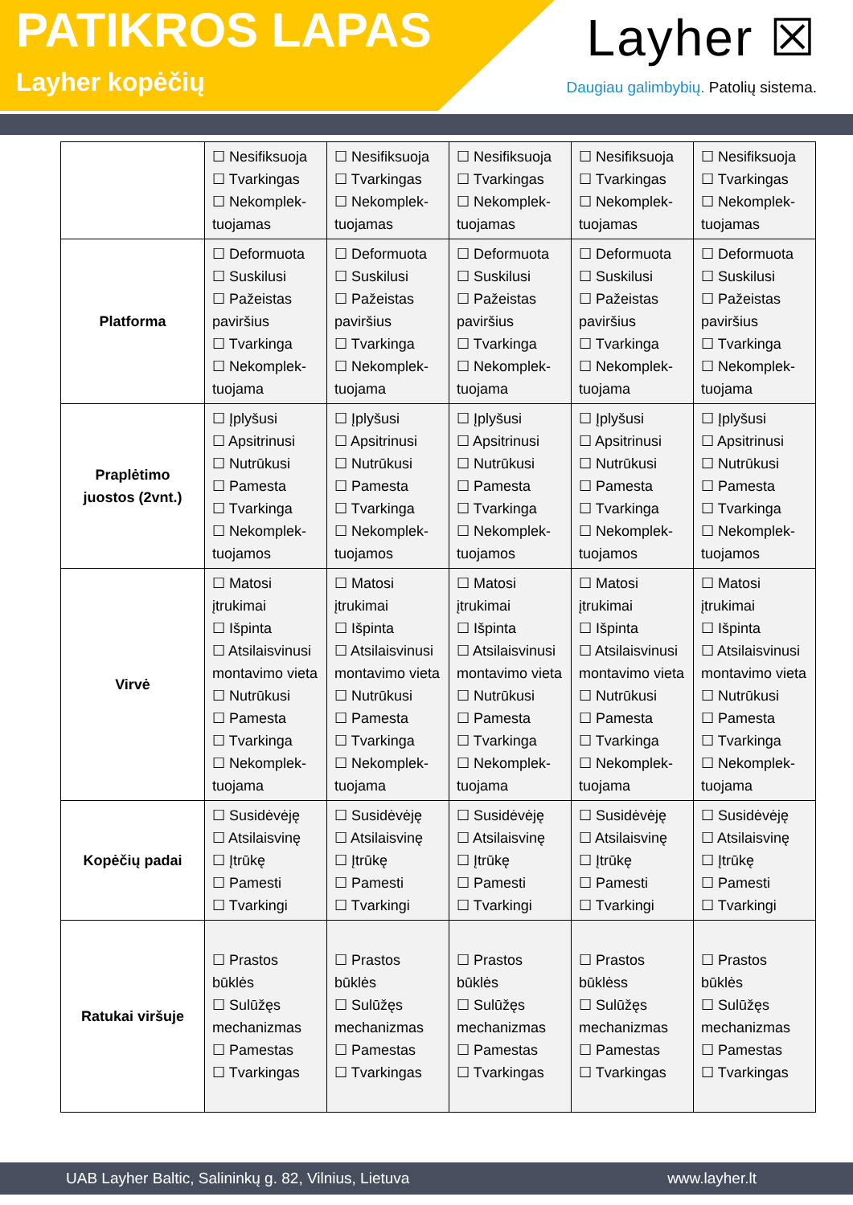PATIKROS LAPAS
Layher kopėčių
Layher ☒
Daugiau galimbybių. Patolių sistema.
| | ☐ Nesifiksuoja ☐ Tvarkingas ☐ Nekomplek-tuojamas | ☐ Nesifiksuoja ☐ Tvarkingas ☐ Nekomplek-tuojamas | ☐ Nesifiksuoja ☐ Tvarkingas ☐ Nekomplek-tuojamas | ☐ Nesifiksuoja ☐ Tvarkingas ☐ Nekomplek-tuojamas | ☐ Nesifiksuoja ☐ Tvarkingas ☐ Nekomplek-tuojamas |
| Platforma | ☐ Deformuota ☐ Suskilusi ☐ Pažeistas paviršius ☐ Tvarkinga ☐ Nekomplek-tuojama | ☐ Deformuota ☐ Suskilusi ☐ Pažeistas paviršius ☐ Tvarkinga ☐ Nekomplek-tuojama | ☐ Deformuota ☐ Suskilusi ☐ Pažeistas paviršius ☐ Tvarkinga ☐ Nekomplek-tuojama | ☐ Deformuota ☐ Suskilusi ☐ Pažeistas paviršius ☐ Tvarkinga ☐ Nekomplek-tuojama | ☐ Deformuota ☐ Suskilusi ☐ Pažeistas paviršius ☐ Tvarkinga ☐ Nekomplek-tuojama |
| Praplėtimo juostos (2vnt.) | ☐ Įplyšusi ☐ Apsitrinusi ☐ Nutrūkusi ☐ Pamesta ☐ Tvarkinga ☐ Nekomplek-tuojamos | ☐ Įplyšusi ☐ Apsitrinusi ☐ Nutrūkusi ☐ Pamesta ☐ Tvarkinga ☐ Nekomplek-tuojamos | ☐ Įplyšusi ☐ Apsitrinusi ☐ Nutrūkusi ☐ Pamesta ☐ Tvarkinga ☐ Nekomplek-tuojamos | ☐ Įplyšusi ☐ Apsitrinusi ☐ Nutrūkusi ☐ Pamesta ☐ Tvarkinga ☐ Nekomplek-tuojamos | ☐ Įplyšusi ☐ Apsitrinusi ☐ Nutrūkusi ☐ Pamesta ☐ Tvarkinga ☐ Nekomplek-tuojamos |
| Virvė | ☐ Matosi įtrukimai ☐ Išpinta ☐ Atsilaisvinusi montavimo vieta ☐ Nutrūkusi ☐ Pamesta ☐ Tvarkinga ☐ Nekomplek-tuojama | ☐ Matosi įtrukimai ☐ Išpinta ☐ Atsilaisvinusi montavimo vieta ☐ Nutrūkusi ☐ Pamesta ☐ Tvarkinga ☐ Nekomplek-tuojama | ☐ Matosi įtrukimai ☐ Išpinta ☐ Atsilaisvinusi montavimo vieta ☐ Nutrūkusi ☐ Pamesta ☐ Tvarkinga ☐ Nekomplek-tuojama | ☐ Matosi įtrukimai ☐ Išpinta ☐ Atsilaisvinusi montavimo vieta ☐ Nutrūkusi ☐ Pamesta ☐ Tvarkinga ☐ Nekomplek-tuojama | ☐ Matosi įtrukimai ☐ Išpinta ☐ Atsilaisvinusi montavimo vieta ☐ Nutrūkusi ☐ Pamesta ☐ Tvarkinga ☐ Nekomplek-tuojama |
| Kopėčių padai | ☐ Susidėvėję ☐ Atsilaisvinę ☐ Įtrūkę ☐ Pamesti ☐ Tvarkingi | ☐ Susidėvėję ☐ Atsilaisvinę ☐ Įtrūkę ☐ Pamesti ☐ Tvarkingi | ☐ Susidėvėję ☐ Atsilaisvinę ☐ Įtrūkę ☐ Pamesti ☐ Tvarkingi | ☐ Susidėvėję ☐ Atsilaisvinę ☐ Įtrūkę ☐ Pamesti ☐ Tvarkingi | ☐ Susidėvėję ☐ Atsilaisvinę ☐ Įtrūkę ☐ Pamesti ☐ Tvarkingi |
| Ratukai viršuje | ☐ Prastos būklės ☐ Sulūžęs mechanizmas ☐ Pamestas ☐ Tvarkingas | ☐ Prastos būklės ☐ Sulūžęs mechanizmas ☐ Pamestas ☐ Tvarkingas | ☐ Prastos būklės ☐ Sulūžęs mechanizmas ☐ Pamestas ☐ Tvarkingas | ☐ Prastos būklėss ☐ Sulūžęs mechanizmas ☐ Pamestas ☐ Tvarkingas | ☐ Prastos būklės ☐ Sulūžęs mechanizmas ☐ Pamestas ☐ Tvarkingas |
UAB Layher Baltic, Salininkų g. 82, Vilnius, Lietuva www.layher.lt